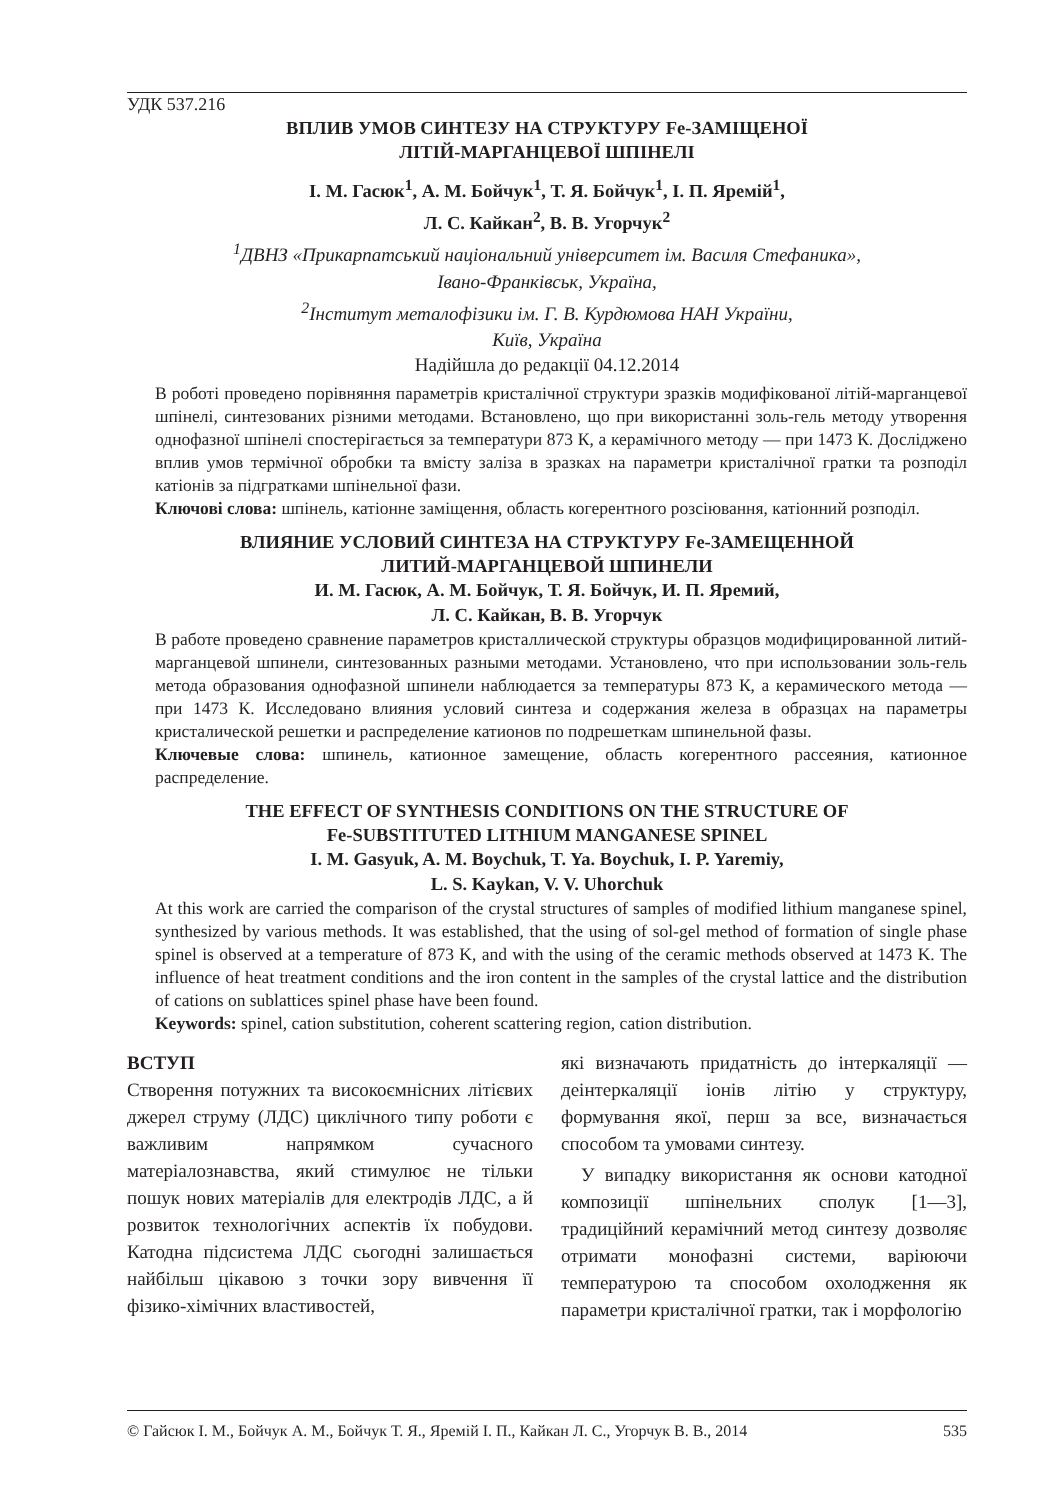УДК 537.216
ВПЛИВ УМОВ СИНТЕЗУ НА СТРУКТУРУ Fe-ЗАМІЩЕНОЇ
ЛІТІЙ-МАРГАНЦЕВОЇ ШПІНЕЛІ
І. М. Гасюк<sup>1</sup>, А. М. Бойчук<sup>1</sup>, Т. Я. Бойчук<sup>1</sup>, І. П. Яремій<sup>1</sup>,
Л. С. Кайкан<sup>2</sup>, В. В. Угорчук<sup>2</sup>
<sup>1</sup> ДВНЗ «Прикарпатський національний університет ім. Василя Стефаника»,
Івано-Франківськ, Україна,
<sup>2</sup> Інститут металофізики ім. Г. В. Курдюмова НАН України,
Київ, Україна
Надійшла до редакції 04.12.2014
В роботі проведено порівняння параметрів кристалічної структури зразків модифікованої літій-марганцевої шпінелі, синтезованих різними методами. Встановлено, що при використанні золь-гель методу утворення однофазної шпінелі спостерігається за температури 873 К, а керамічного методу — при 1473 К. Досліджено вплив умов термічної обробки та вмісту заліза в зразках на параметри кристалічної гратки та розподіл катіонів за підгратками шпінельної фази.
Ключові слова: шпінель, катіонне заміщення, область когерентного розсіювання, катіонний розподіл.
ВЛИЯНИЕ УСЛОВИЙ СИНТЕЗА НА СТРУКТУРУ Fe-ЗАМЕЩЕННОЙ
ЛИТИЙ-МАРГАНЦЕВОЙ ШПИНЕЛИ
И. М. Гасюк, А. М. Бойчук, Т. Я. Бойчук, И. П. Яремий,
Л. С. Кайкан, В. В. Угорчук
В работе проведено сравнение параметров кристаллической структуры образцов модифицированной литий-марганцевой шпинели, синтезованных разными методами. Установлено, что при использовании золь-гель метода образования однофазной шпинели наблюдается за температуры 873 К, а керамического метода — при 1473 К. Исследовано влияния условий синтеза и содержания железа в образцах на параметры кристалической решетки и распределение катионов по подрешеткам шпинельной фазы.
Ключевые слова: шпинель, катионное замещение, область когерентного рассеяния, катионное распределение.
THE EFFECT OF SYNTHESIS CONDITIONS ON THE STRUCTURE OF
Fe-SUBSTITUTED LITHIUM MANGANESE SPINEL
I. M. Gasyuk, A. M. Boychuk, T. Ya. Boychuk, I. P. Yaremiy,
L. S. Kaykan, V. V. Uhorchuk
At this work are carried the comparison of the crystal structures of samples of modified lithium manganese spinel, synthesized by various methods. It was established, that the using of sol-gel method of formation of single phase spinel is observed at a temperature of 873 K, and with the using of the ceramic methods observed at 1473 K. The influence of heat treatment conditions and the iron content in the samples of the crystal lattice and the distribution of cations on sublattices spinel phase have been found.
Keywords: spinel, cation substitution, coherent scattering region, cation distribution.
ВСТУП
Створення потужних та високоємнісних літієвих джерел струму (ЛДС) циклічного типу роботи є важливим напрямком сучасного матеріалознавства, який стимулює не тільки пошук нових матеріалів для електродів ЛДС, а й розвиток технологічних аспектів їх побудови. Катодна підсистема ЛДС сьогодні залишається найбільш цікавою з точки зору вивчення її фізико-хімічних властивостей,
які визначають придатність до інтеркаляції — деінтеркаляції іонів літію у структуру, формування якої, перш за все, визначається способом та умовами синтезу.
У випадку використання як основи катодної композиції шпінельних сполук [1—3], традиційний керамічний метод синтезу дозволяє отримати монофазні системи, варіюючи температурою та способом охолодження як параметри кристалічної гратки, так і морфологію
© Гайсюк І. М., Бойчук А. М., Бойчук Т. Я., Яремій І. П., Кайкан Л. С., Угорчук В. В., 2014 535